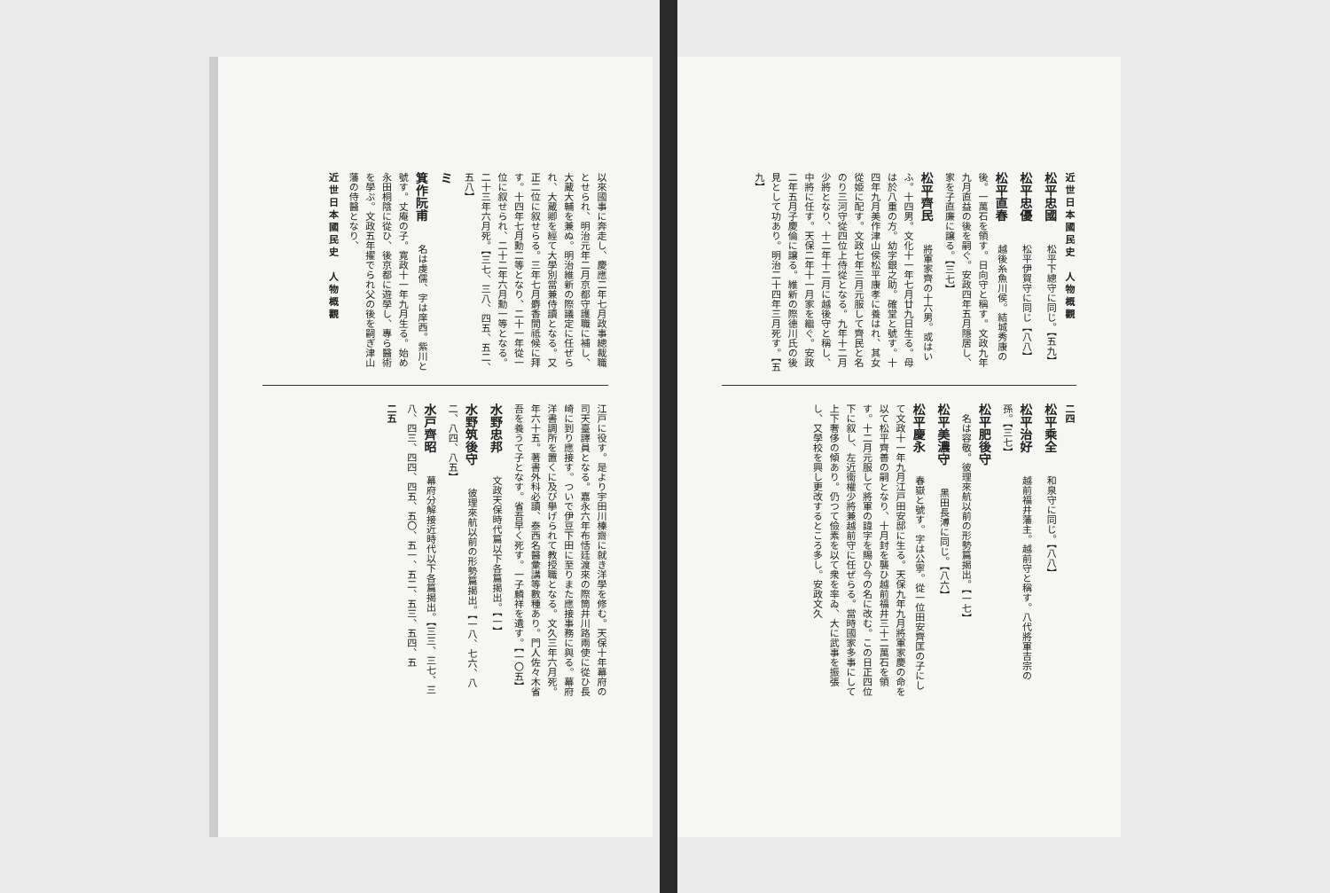近世日本國民史　人物概觀
松平忠國　松平下總守に同じ。【五九】
松平忠優　松平伊賀守に同じ【八八】
松平直春　越後糸魚川侯。結城秀康の後。一萬石を領す。日向守と稱す。文政九年九月直益の後を嗣ぐ。安政四年五月隱居し、家を子直廉に譲る。【三七】
松平齊民　將軍家齊の十六男。或はいふ。十四男。文化十一年七月廿九日生る。母は於八重の方。幼字銀之助。確堂と號す。十四年九月美作津山侯松平康孝に養はれ、其女從姫に配す。文政七年三月元服して齊民と名のり三河守從四位上侍從となる。九年十二月少將となり、十二年十二月に越後守と稱し、中將に任す。天保二年十一月家を繼ぐ。安政二年五月子慶倫に譲る。維新の際德川氏の後見として功あり。明治二十四年三月死す。【五九】
二四
松平乘全　和泉守に同じ。【八八】
松平治好　越前福井藩主。越前守と稱す。八代將軍吉宗の孫。【三七】
松平肥後守　名は容敬。彼理來航以前の形勢篇揭出。【一七】
松平美濃守　黑田長溥に同じ。【八六】
松平慶永　春嶽と號す。字は公寧。從一位田安齊匡の子にして文政十一年九月江戸田安邸に生る。天保九年九月將軍家慶の命を以て松平齊善の嗣となり、十月封を襲ひ越前福井三十二萬石を領す。十二月元服して將軍の諱字を賜ひ今の名に改む。この日正四位下に叙し、左近衞權少將兼越前守に任ぜらる。當時國家多事にして上下奢侈の傾あり。仍つて儉素を以て衆を率ゐ、大に武事を振張し、又學校を興し更改するところ多し。安政文久
以來國事に奔走し、慶應二年七月政事總裁職とせられ、明治元年二月京都守護職に補し、大蔵大輔を兼ぬ。明治維新の際議定に任ぜられ、大蔵卿を經て大學別當兼侍讀となる。又正二位に叙せらる。三年七月麝香間祗候に拜す。十四年七月勳二等となり、二十一年從一位に叙せられ、二十二年六月勳一等となる。二十三年六月死。【三七、三八、四五、五二、五八】
ミ
箕作阮甫　名は虔儒、字は庠西。紫川と號す。丈庵の子。寛政十一年九月生る。始め永田桐陰に從ひ、後京都に遊學し、專ら醫術を學ぶ。文政五年擢でられ父の後を嗣ぎ津山藩の侍醫となり、
近世日本國民史　人物概觀
江戸に役す。是より宇田川榛齋に就き洋學を修む。天保十年幕府の司天臺譯員となる。嘉永六年布恬廷渡來の際筒井川路兩使に從ひ長崎に到り應接す。ついで伊豆下田に至りまた應接事務に與る。幕府洋書調所を置くに及び擧げられて教授職となる。文久三年六月死。年六十五。著書外科必讀、泰西名醫彙講等數種あり。門人佐々木省吾を養うて子となす。省吾早く死す。一子麟祥を遺す。【一〇五】
水野忠邦　文政天保時代篇以下各篇揭出。【一】
水野筑後守　彼理來航以前の形勢篇揭出。【一八、七六、八二、八四、八五】
水戸齊昭　幕府分解接近時代以下各篇揭出。【三三、三七、三八、四三、四四、四五、五〇、五一、五二、五三、五四、五
二五